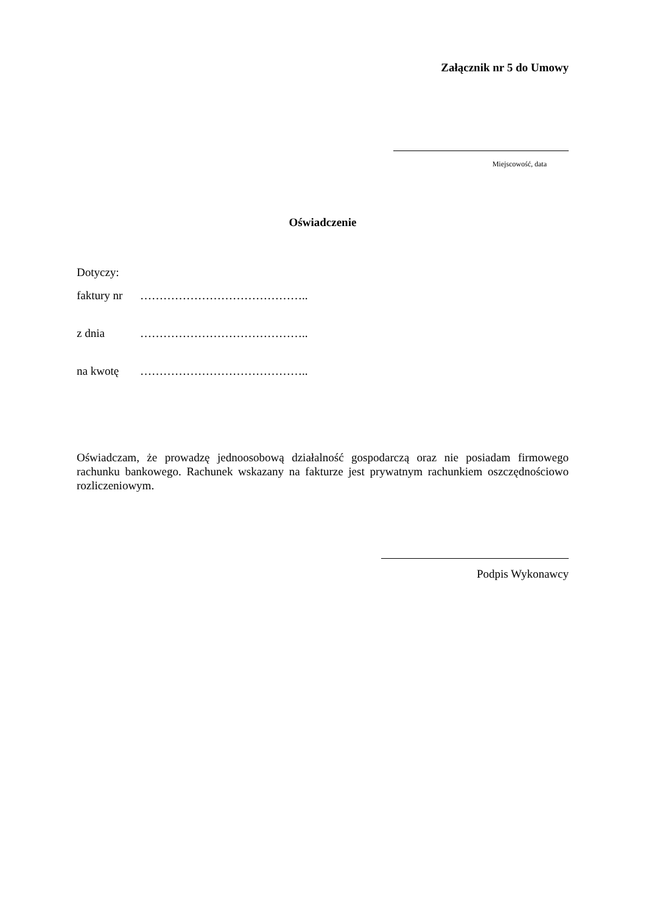Załącznik nr 5 do Umowy
Miejscowość, data
Oświadczenie
Dotyczy:
faktury nr ……………………………………..
z dnia ……………………………………..
na kwotę ……………………………………..
Oświadczam, że prowadzę jednoosobową działalność gospodarczą oraz nie posiadam firmowego rachunku bankowego. Rachunek wskazany na fakturze jest prywatnym rachunkiem oszczędnościowo rozliczeniowym.
Podpis Wykonawcy